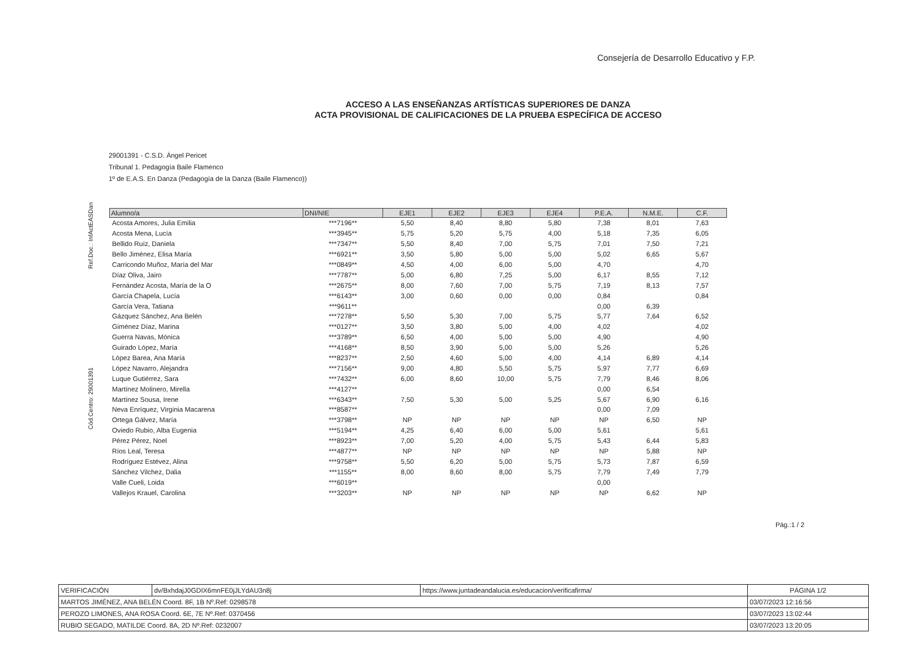Consejería de Desarrollo Educativo y F.P.
ACCESO A LAS ENSEÑANZAS ARTÍSTICAS SUPERIORES DE DANZA
ACTA PROVISIONAL DE CALIFICACIONES DE LA PRUEBA ESPECÍFICA DE ACCESO
29001391 - C.S.D. Ángel Pericet
Tribunal 1. Pedagogía Baile Flamenco
1º de E.A.S. En Danza (Pedagogía de la Danza (Baile Flamenco))
Cód.Centro: 29001391 Ref.Doc.: InfActEASDan
| Alumno/a | DNI/NIE | EJE1 | EJE2 | EJE3 | EJE4 | P.E.A. | N.M.E. | C.F. |
| --- | --- | --- | --- | --- | --- | --- | --- | --- |
| Acosta Amores, Julia Emilia | ***7196** | 5,50 | 8,40 | 8,80 | 5,80 | 7,38 | 8,01 | 7,63 |
| Acosta Mena, Lucía | ***3945** | 5,75 | 5,20 | 5,75 | 4,00 | 5,18 | 7,35 | 6,05 |
| Bellido Ruíz, Daniela | ***7347** | 5,50 | 8,40 | 7,00 | 5,75 | 7,01 | 7,50 | 7,21 |
| Bello Jiménez, Elisa María | ***6921** | 3,50 | 5,80 | 5,00 | 5,00 | 5,02 | 6,65 | 5,67 |
| Carricondo Muñoz, María del Mar | ***0849** | 4,50 | 4,00 | 6,00 | 5,00 | 4,70 | | 4,70 |
| Díaz Oliva, Jairo | ***7787** | 5,00 | 6,80 | 7,25 | 5,00 | 6,17 | 8,55 | 7,12 |
| Fernández Acosta, María de la O | ***2675** | 8,00 | 7,60 | 7,00 | 5,75 | 7,19 | 8,13 | 7,57 |
| García Chapela, Lucía | ***6143** | 3,00 | 0,60 | 0,00 | 0,00 | 0,84 | | 0,84 |
| García Vera, Tatiana | ***9611** | | | | | 0,00 | 6,39 | |
| Gázquez Sánchez, Ana Belén | ***7278** | 5,50 | 5,30 | 7,00 | 5,75 | 5,77 | 7,64 | 6,52 |
| Giménez Díaz, Marina | ***0127** | 3,50 | 3,80 | 5,00 | 4,00 | 4,02 | | 4,02 |
| Guerra Navas, Mónica | ***3789** | 6,50 | 4,00 | 5,00 | 5,00 | 4,90 | | 4,90 |
| Guirado López, María | ***4168** | 8,50 | 3,90 | 5,00 | 5,00 | 5,26 | | 5,26 |
| López Barea, Ana María | ***8237** | 2,50 | 4,60 | 5,00 | 4,00 | 4,14 | 6,89 | 4,14 |
| López Navarro, Alejandra | ***7156** | 9,00 | 4,80 | 5,50 | 5,75 | 5,97 | 7,77 | 6,69 |
| Luque Gutiérrez, Sara | ***7432** | 6,00 | 8,60 | 10,00 | 5,75 | 7,79 | 8,46 | 8,06 |
| Martínez Molinero, Mirella | ***4127** | | | | | 0,00 | 6,54 | |
| Martínez Sousa, Irene | ***6343** | 7,50 | 5,30 | 5,00 | 5,25 | 5,67 | 6,90 | 6,16 |
| Neva Enríquez, Virginia Macarena | ***8587** | | | | | 0,00 | 7,09 | |
| Ortega Gálvez, María | ***3798** | NP | NP | NP | NP | NP | 6,50 | NP |
| Oviedo Rubio, Alba Eugenia | ***5194** | 4,25 | 6,40 | 6,00 | 5,00 | 5,61 | | 5,61 |
| Pérez Pérez, Noel | ***8923** | 7,00 | 5,20 | 4,00 | 5,75 | 5,43 | 6,44 | 5,83 |
| Ríos Leal, Teresa | ***4877** | NP | NP | NP | NP | NP | 5,88 | NP |
| Rodríguez Estévez, Alina | ***9758** | 5,50 | 6,20 | 5,00 | 5,75 | 5,73 | 7,87 | 6,59 |
| Sánchez Vilchez, Dalia | ***1155** | 8,00 | 8,60 | 8,00 | 5,75 | 7,79 | 7,49 | 7,79 |
| Valle Cueli, Loida | ***6019** | | | | | 0,00 | | |
| Vallejos Krauel, Carolina | ***3203** | NP | NP | NP | NP | NP | 6,62 | NP |
Pág.:1 / 2
| VERIFICACIÓN | dv/BxhdajJ0GDIX6mnFE0jJLYdAU3n8j | https://www.juntadeandalucia.es/educacion/verificafirma/ | PÁGINA 1/2 |
| MARTOS JIMÉNEZ, ANA BELÉN Coord. 8F, 1B Nº.Ref: 0298578 | | | 03/07/2023 12:16:56 |
| PEROZO LIMONES, ANA ROSA Coord. 6E, 7E Nº.Ref: 0370456 | | | 03/07/2023 13:02:44 |
| RUBIO SEGADO, MATILDE Coord. 8A, 2D Nº.Ref: 0232007 | | | 03/07/2023 13:20:05 |